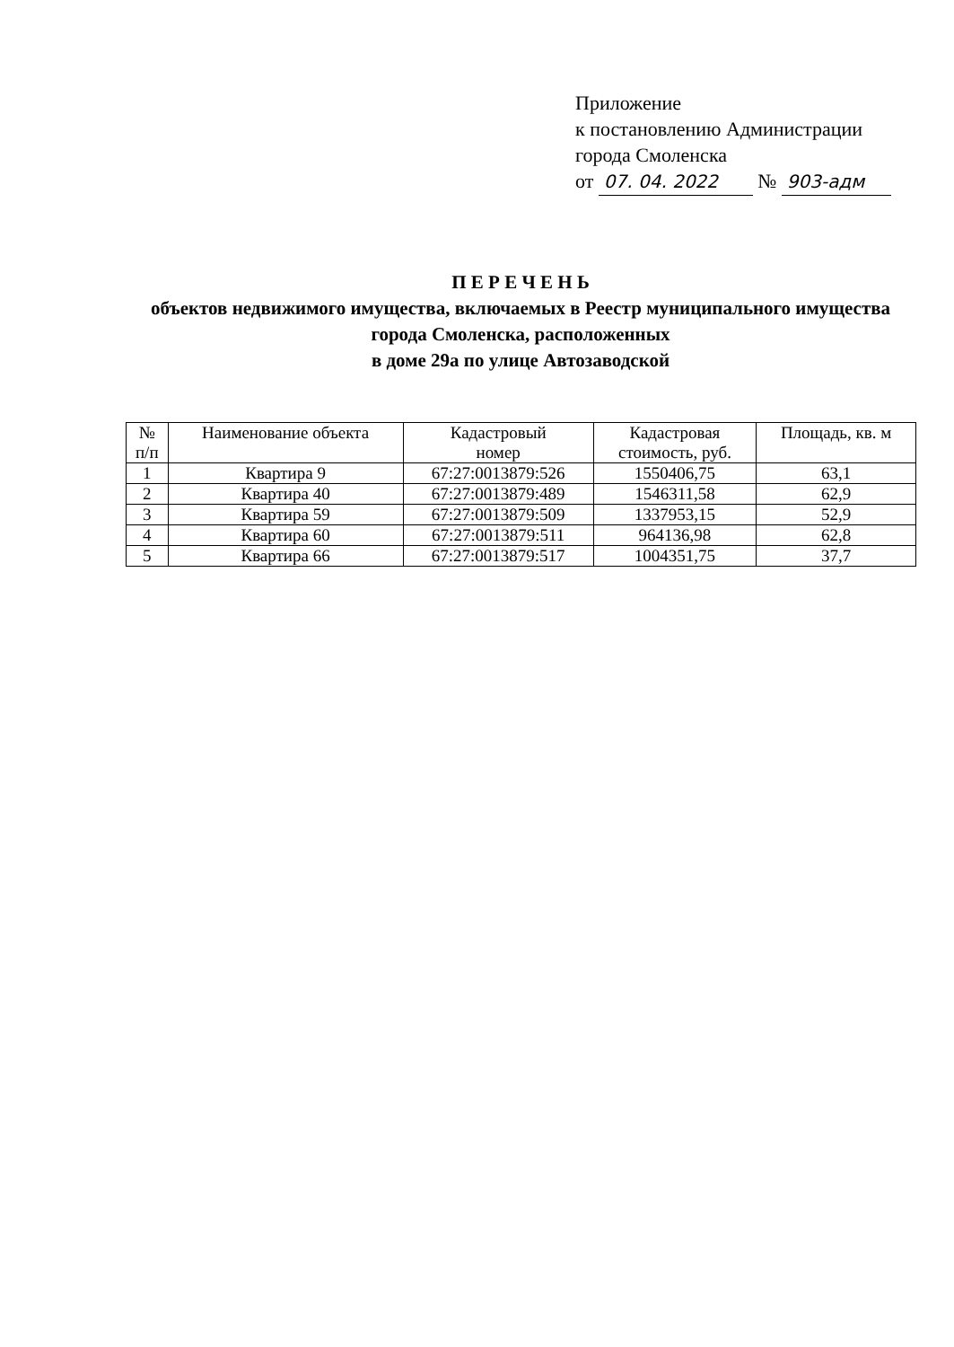Приложение
к постановлению Администрации
города Смоленска
от 07. 04. 2022 № 903-адм
П Е Р Е Ч Е Н Ь
объектов недвижимого имущества, включаемых в Реестр муниципального имущества города Смоленска, расположенных
в доме 29а по улице Автозаводской
| № п/п | Наименование объекта | Кадастровый номер | Кадастровая стоимость, руб. | Площадь, кв. м |
| --- | --- | --- | --- | --- |
| 1 | Квартира 9 | 67:27:0013879:526 | 1550406,75 | 63,1 |
| 2 | Квартира 40 | 67:27:0013879:489 | 1546311,58 | 62,9 |
| 3 | Квартира 59 | 67:27:0013879:509 | 1337953,15 | 52,9 |
| 4 | Квартира 60 | 67:27:0013879:511 | 964136,98 | 62,8 |
| 5 | Квартира 66 | 67:27:0013879:517 | 1004351,75 | 37,7 |